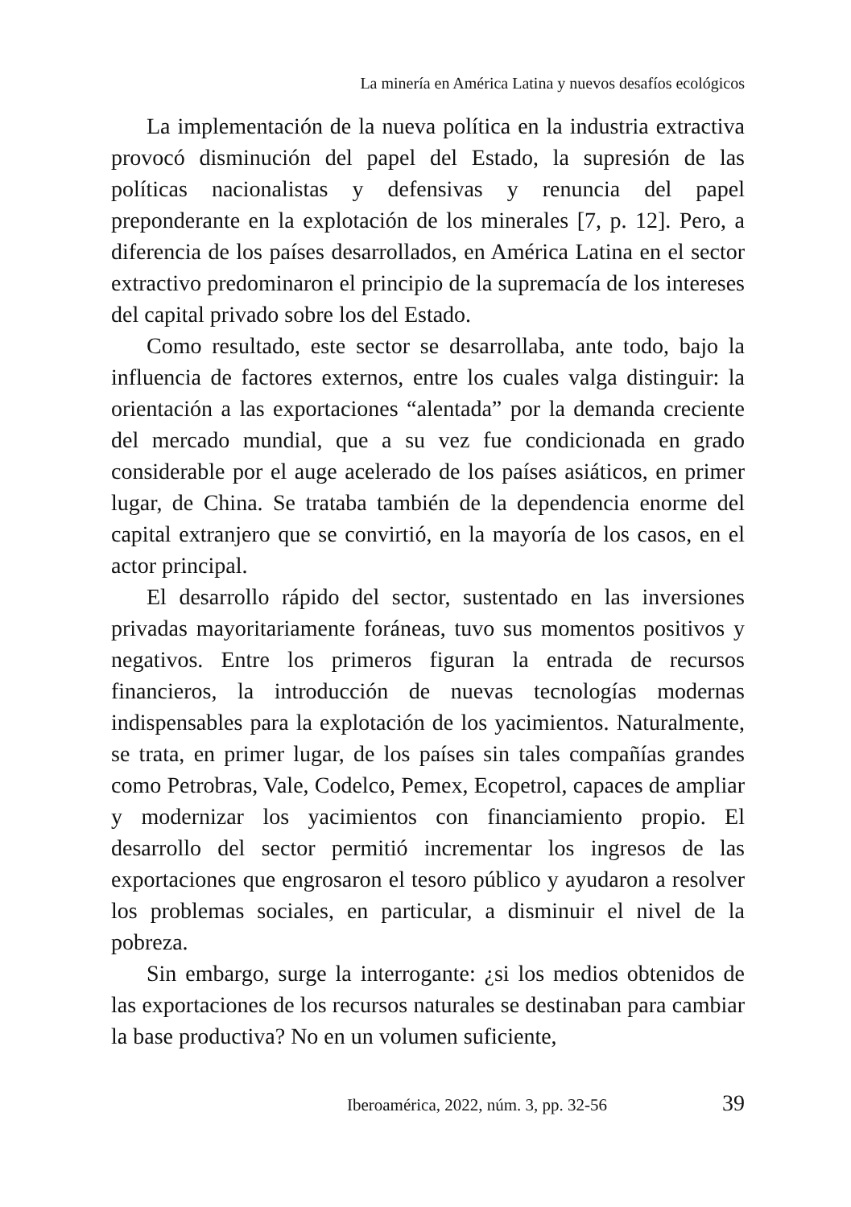La minería en América Latina y nuevos desafíos ecológicos
La implementación de la nueva política en la industria extractiva provocó disminución del papel del Estado, la supresión de las políticas nacionalistas y defensivas y renuncia del papel preponderante en la explotación de los minerales [7, p. 12]. Pero, a diferencia de los países desarrollados, en América Latina en el sector extractivo predominaron el principio de la supremacía de los intereses del capital privado sobre los del Estado.
Como resultado, este sector se desarrollaba, ante todo, bajo la influencia de factores externos, entre los cuales valga distinguir: la orientación a las exportaciones “alentada” por la demanda creciente del mercado mundial, que a su vez fue condicionada en grado considerable por el auge acelerado de los países asiáticos, en primer lugar, de China. Se trataba también de la dependencia enorme del capital extranjero que se convirtió, en la mayoría de los casos, en el actor principal.
El desarrollo rápido del sector, sustentado en las inversiones privadas mayoritariamente foráneas, tuvo sus momentos positivos y negativos. Entre los primeros figuran la entrada de recursos financieros, la introducción de nuevas tecnologías modernas indispensables para la explotación de los yacimientos. Naturalmente, se trata, en primer lugar, de los países sin tales compañías grandes como Petrobras, Vale, Codelco, Pemex, Ecopetrol, capaces de ampliar y modernizar los yacimientos con financiamiento propio. El desarrollo del sector permitió incrementar los ingresos de las exportaciones que engrosaron el tesoro público y ayudaron a resolver los problemas sociales, en particular, a disminuir el nivel de la pobreza.
Sin embargo, surge la interrogante: ¿si los medios obtenidos de las exportaciones de los recursos naturales se destinaban para cambiar la base productiva? No en un volumen suficiente,
Iberoamérica, 2022, núm. 3, pp. 32-56 39